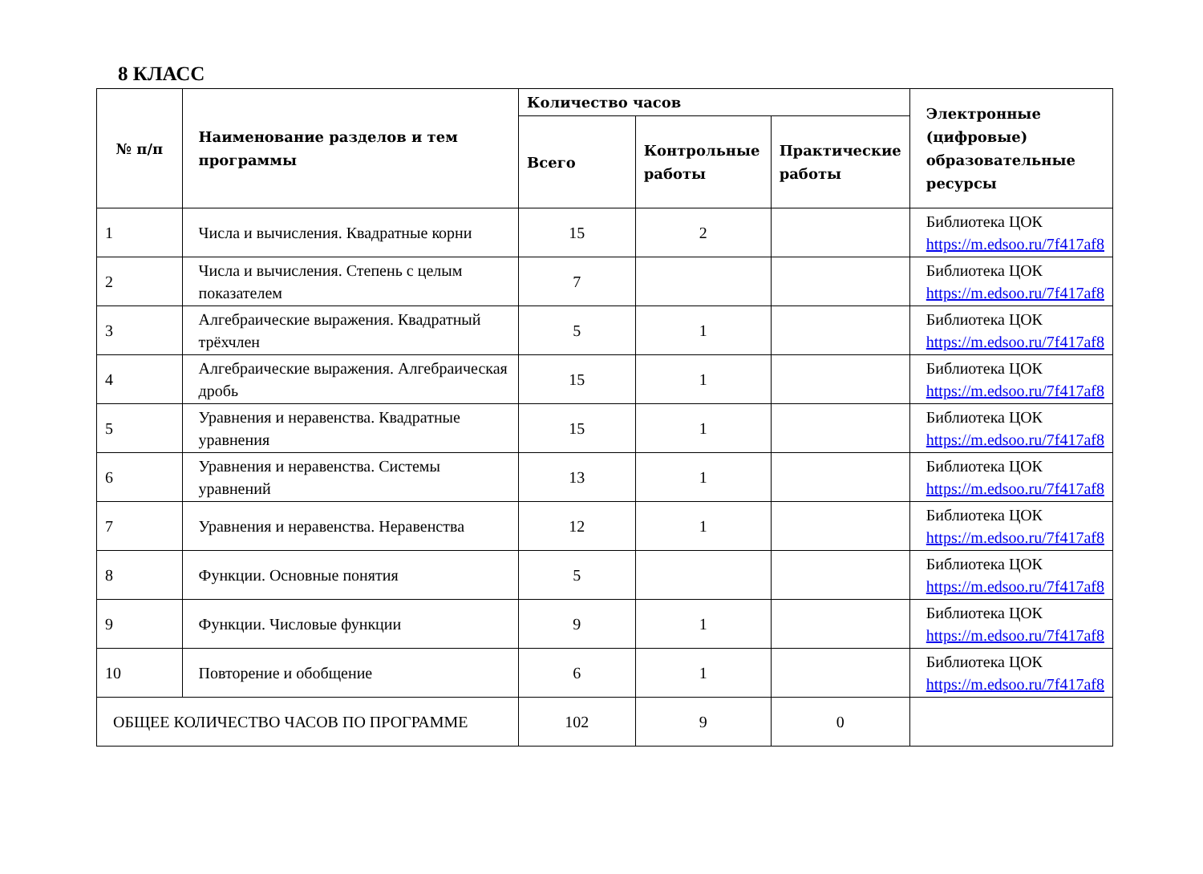8 КЛАСС
| № п/п | Наименование разделов и тем программы | Количество часов | | | Электронные (цифровые) образовательные ресурсы |
| --- | --- | --- | --- | --- | --- |
| | | Всего | Контрольные работы | Практические работы | |
| 1 | Числа и вычисления. Квадратные корни | 15 | 2 | | Библиотека ЦОК https://m.edsoo.ru/7f417af8 |
| 2 | Числа и вычисления. Степень с целым показателем | 7 | | | Библиотека ЦОК https://m.edsoo.ru/7f417af8 |
| 3 | Алгебраические выражения. Квадратный трёхчлен | 5 | 1 | | Библиотека ЦОК https://m.edsoo.ru/7f417af8 |
| 4 | Алгебраические выражения. Алгебраическая дробь | 15 | 1 | | Библиотека ЦОК https://m.edsoo.ru/7f417af8 |
| 5 | Уравнения и неравенства. Квадратные уравнения | 15 | 1 | | Библиотека ЦОК https://m.edsoo.ru/7f417af8 |
| 6 | Уравнения и неравенства. Системы уравнений | 13 | 1 | | Библиотека ЦОК https://m.edsoo.ru/7f417af8 |
| 7 | Уравнения и неравенства. Неравенства | 12 | 1 | | Библиотека ЦОК https://m.edsoo.ru/7f417af8 |
| 8 | Функции. Основные понятия | 5 | | | Библиотека ЦОК https://m.edsoo.ru/7f417af8 |
| 9 | Функции. Числовые функции | 9 | 1 | | Библиотека ЦОК https://m.edsoo.ru/7f417af8 |
| 10 | Повторение и обобщение | 6 | 1 | | Библиотека ЦОК https://m.edsoo.ru/7f417af8 |
| ОБЩЕЕ КОЛИЧЕСТВО ЧАСОВ ПО ПРОГРАММЕ | | 102 | 9 | 0 | |